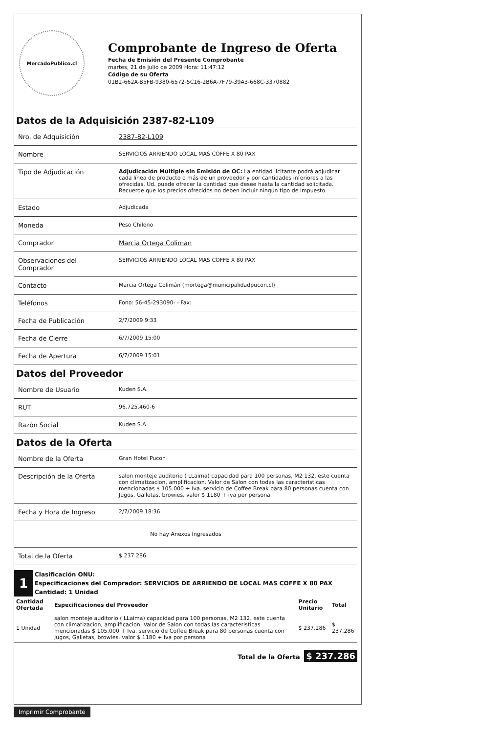MercadoPublico.cl
Comprobante de Ingreso de Oferta
Fecha de Emisión del Presente Comprobante
martes, 21 de julio de 2009 Hora: 11:47:12
Código de su Oferta
01B2-662A-B5FB-9380-6572-5C16-2B6A-7F79-39A3-668C-3370882
Datos de la Adquisición 2387-82-L109
| Nro. de Adquisición | 2387-82-L109 |
| Nombre | SERVICIOS ARRIENDO LOCAL MAS COFFE X 80 PAX |
| Tipo de Adjudicación | Adjudicación Múltiple sin Emisión de OC: La entidad licitante podrá adjudicar cada línea de producto o más de un proveedor y por cantidades inferiores a las ofrecidas. Ud. puede ofrecer la cantidad que desee hasta la cantidad solicitada. Recuerde que los precios ofrecidos no deben incluir ningún tipo de impuesto. |
| Estado | Adjudicada |
| Moneda | Peso Chileno |
| Comprador | Marcia Ortega Coliman |
| Observaciones del Comprador | SERVICIOS ARRIENDO LOCAL MAS COFFE X 80 PAX |
| Contacto | Marcia Ortega Colimán (mortega@municipalidadpucon.cl) |
| Teléfonos | Fono: 56-45-293090- - Fax: |
| Fecha de Publicación | 2/7/2009 9:33 |
| Fecha de Cierre | 6/7/2009 15:00 |
| Fecha de Apertura | 6/7/2009 15:01 |
Datos del Proveedor
| Nombre de Usuario | Kuden S.A. |
| RUT | 96.725.460-6 |
| Razón Social | Kuden S.A. |
Datos de la Oferta
| Nombre de la Oferta | Gran Hotel Pucon |
| Descripción de la Oferta | salon monteje auditorio ( LLaima) capacidad para 100 personas, M2 132. este cuenta con climatizacion, amplificacion. Valor de Salon con todas las caracteristicas mencionadas $ 105.000 + Iva. servicio de Coffee Break para 80 personas cuenta con Jugos, Galletas, browies. valor $ 1180 + iva por persona. |
| Fecha y Hora de Ingreso | 2/7/2009 18:36 |
| No hay Anexos Ingresados | |
| Total de la Oferta | $ 237.286 |
1
Clasificación ONU:
Especificaciones del Comprador: SERVICIOS DE ARRIENDO DE LOCAL MAS COFFE X 80 PAX
Cantidad: 1 Unidad
| Cantidad Ofertada | Especificaciones del Proveedor | Precio Unitario | Total |
| --- | --- | --- | --- |
| 1 Unidad | salon monteje auditorio ( LLaima) capacidad para 100 personas, M2 132. este cuenta con climatizacion, amplificacion. Valor de Salon con todas las caracteristicas mencionadas $ 105.000 + Iva. servicio de Coffee Break para 80 personas cuenta con Jugos, Galletas, browies. valor $ 1180 + iva por persona | $ 237.286 | $ 237.286 |
Total de la Oferta $ 237.286
Imprimir Comprobante